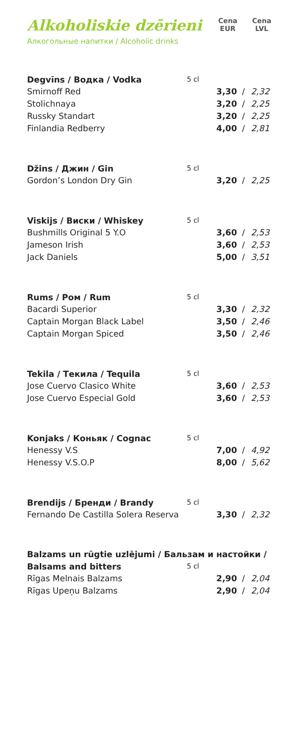Alkoholiskie dzērieni
Алкогольные напитки / Alcoholic drinks
Cena
EUR
Cena
LVL
| Degvīns / Водка / Vodka | 5 cl | | | |
| Smirnoff Red | | 3,30 | / | 2,32 |
| Stolichnaya | | 3,20 | / | 2,25 |
| Russky Standart | | 3,20 | / | 2,25 |
| Finlandia Redberry | | 4,00 | / | 2,81 |
| Džins / Джин / Gin | 5 cl | | | |
| Gordon’s London Dry Gin | | 3,20 | / | 2,25 |
| Viskijs / Виски / Whiskey | 5 cl | | | |
| Bushmills Original 5 Y.O | | 3,60 | / | 2,53 |
| Jameson Irish | | 3,60 | / | 2,53 |
| Jack Daniels | | 5,00 | / | 3,51 |
| Rums / Ром / Rum | 5 cl | | | |
| Bacardi Superior | | 3,30 | / | 2,32 |
| Captain Morgan Black Label | | 3,50 | / | 2,46 |
| Captain Morgan Spiced | | 3,50 | / | 2,46 |
| Tekila / Текила / Tequila | 5 cl | | | |
| Jose Cuervo Clasico White | | 3,60 | / | 2,53 |
| Jose Cuervo Especial Gold | | 3,60 | / | 2,53 |
| Konjaks / Коньяк / Cognac | 5 cl | | | |
| Henessy V.S | | 7,00 | / | 4,92 |
| Henessy V.S.O.P | | 8,00 | / | 5,62 |
| Brendijs / Бренди / Brandy | 5 cl | | | |
| Fernando De Castilla Solera Reserva | | 3,30 | / | 2,32 |
| Balzams un rūgtie uzlējumi / Бальзам и настойки / | | | | |
| Balsams and bitters | 5 cl | | | |
| Rīgas Melnais Balzams | | 2,90 | / | 2,04 |
| Rīgas Upeņu Balzams | | 2,90 | / | 2,04 |